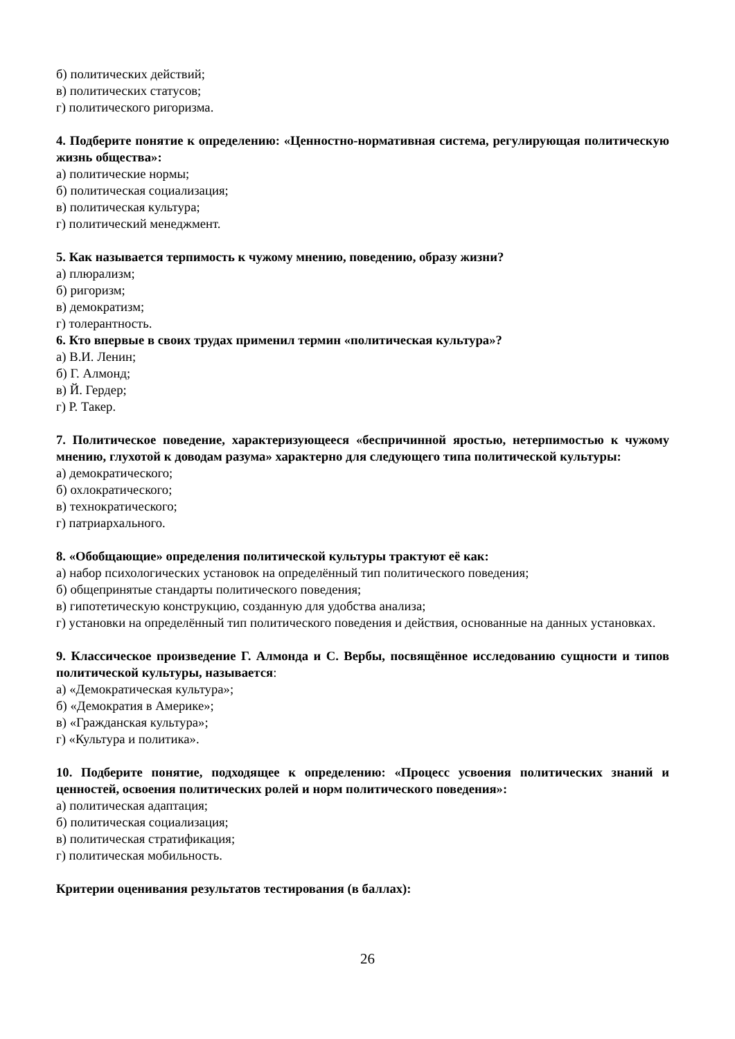б) политических действий;
в) политических статусов;
г) политического ригоризма.
4. Подберите понятие к определению: «Ценностно-нормативная система, регулирующая политическую жизнь общества»:
а) политические нормы;
б) политическая социализация;
в) политическая культура;
г) политический менеджмент.
5. Как называется терпимость к чужому мнению, поведению, образу жизни?
а) плюрализм;
б) ригоризм;
в) демократизм;
г) толерантность.
6. Кто впервые в своих трудах применил термин «политическая культура»?
а) В.И. Ленин;
б) Г. Алмонд;
в) Й. Гердер;
г) Р. Такер.
7. Политическое поведение, характеризующееся «беспричинной яростью, нетерпимостью к чужому мнению, глухотой к доводам разума» характерно для следующего типа политической культуры:
а) демократического;
б) охлократического;
в) технократического;
г) патриархального.
8. «Обобщающие» определения политической культуры трактуют её как:
а) набор психологических установок на определённый тип политического поведения;
б) общепринятые стандарты политического поведения;
в) гипотетическую конструкцию, созданную для удобства анализа;
г) установки на определённый тип политического поведения и действия, основанные на данных установках.
9. Классическое произведение Г. Алмонда и С. Вербы, посвящённое исследованию сущности и типов политической культуры, называется:
а) «Демократическая культура»;
б) «Демократия в Америке»;
в) «Гражданская культура»;
г) «Культура и политика».
10. Подберите понятие, подходящее к определению: «Процесс усвоения политических знаний и ценностей, освоения политических ролей и норм политического поведения»:
а) политическая адаптация;
б) политическая социализация;
в) политическая стратификация;
г) политическая мобильность.
Критерии оценивания результатов тестирования (в баллах):
26